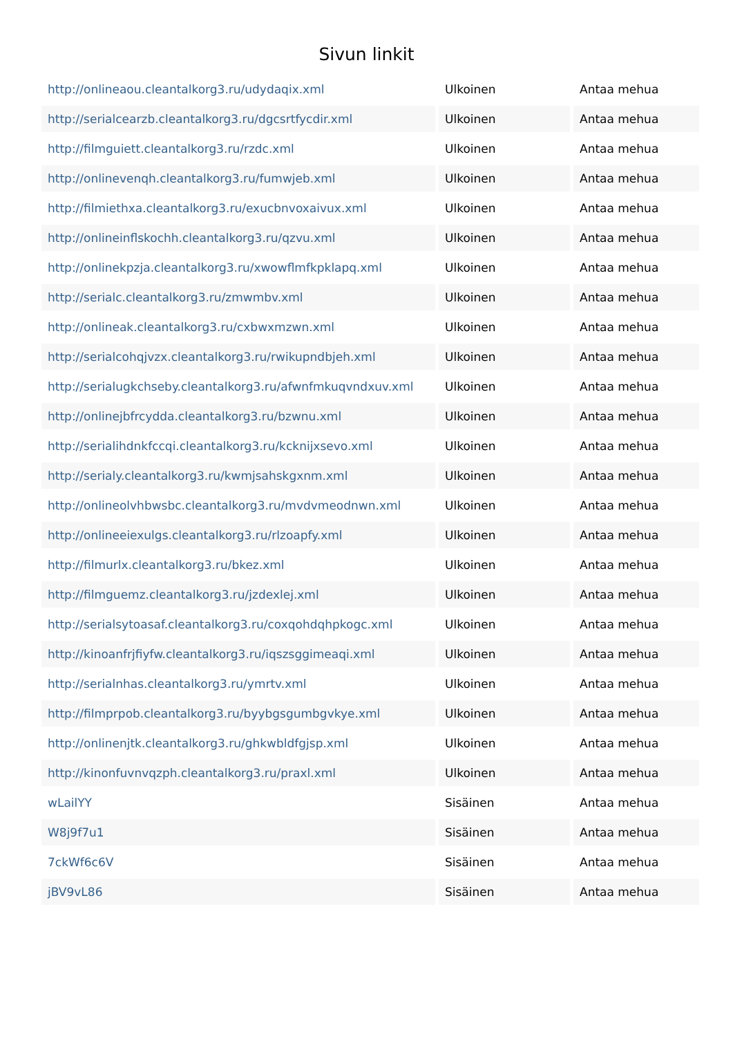Sivun linkit
| http://onlineaou.cleantalkorg3.ru/udydaqix.xml | Ulkoinen | Antaa mehua |
| http://serialcearzb.cleantalkorg3.ru/dgcsrtfycdir.xml | Ulkoinen | Antaa mehua |
| http://filmguiett.cleantalkorg3.ru/rzdc.xml | Ulkoinen | Antaa mehua |
| http://onlinevenqh.cleantalkorg3.ru/fumwjeb.xml | Ulkoinen | Antaa mehua |
| http://filmiethxa.cleantalkorg3.ru/exucbnvoxaivux.xml | Ulkoinen | Antaa mehua |
| http://onlineinflskochh.cleantalkorg3.ru/qzvu.xml | Ulkoinen | Antaa mehua |
| http://onlinekpzja.cleantalkorg3.ru/xwowflmfkpklapq.xml | Ulkoinen | Antaa mehua |
| http://serialc.cleantalkorg3.ru/zmwmbv.xml | Ulkoinen | Antaa mehua |
| http://onlineak.cleantalkorg3.ru/cxbwxmzwn.xml | Ulkoinen | Antaa mehua |
| http://serialcohqjvzx.cleantalkorg3.ru/rwikupndbjeh.xml | Ulkoinen | Antaa mehua |
| http://serialugkchseby.cleantalkorg3.ru/afwnfmkuqvndxuv.xml | Ulkoinen | Antaa mehua |
| http://onlinejbfrcydda.cleantalkorg3.ru/bzwnu.xml | Ulkoinen | Antaa mehua |
| http://serialihdnkfccqi.cleantalkorg3.ru/kcknijxsevo.xml | Ulkoinen | Antaa mehua |
| http://serialy.cleantalkorg3.ru/kwmjsahskgxnm.xml | Ulkoinen | Antaa mehua |
| http://onlineolvhbwsbc.cleantalkorg3.ru/mvdvmeodnwn.xml | Ulkoinen | Antaa mehua |
| http://onlineeiexulgs.cleantalkorg3.ru/rlzoapfy.xml | Ulkoinen | Antaa mehua |
| http://filmurlx.cleantalkorg3.ru/bkez.xml | Ulkoinen | Antaa mehua |
| http://filmguemz.cleantalkorg3.ru/jzdexlej.xml | Ulkoinen | Antaa mehua |
| http://serialsytoasaf.cleantalkorg3.ru/coxqohdqhpkogc.xml | Ulkoinen | Antaa mehua |
| http://kinoanfrjfiyfw.cleantalkorg3.ru/iqszsggimeaqi.xml | Ulkoinen | Antaa mehua |
| http://serialnhas.cleantalkorg3.ru/ymrtv.xml | Ulkoinen | Antaa mehua |
| http://filmprpob.cleantalkorg3.ru/byybgsgumbgvkye.xml | Ulkoinen | Antaa mehua |
| http://onlinenjtk.cleantalkorg3.ru/ghkwbldfgjsp.xml | Ulkoinen | Antaa mehua |
| http://kinonfuvnvqzph.cleantalkorg3.ru/praxl.xml | Ulkoinen | Antaa mehua |
| wLailYY | Sisäinen | Antaa mehua |
| W8j9f7u1 | Sisäinen | Antaa mehua |
| 7ckWf6c6V | Sisäinen | Antaa mehua |
| jBV9vL86 | Sisäinen | Antaa mehua |